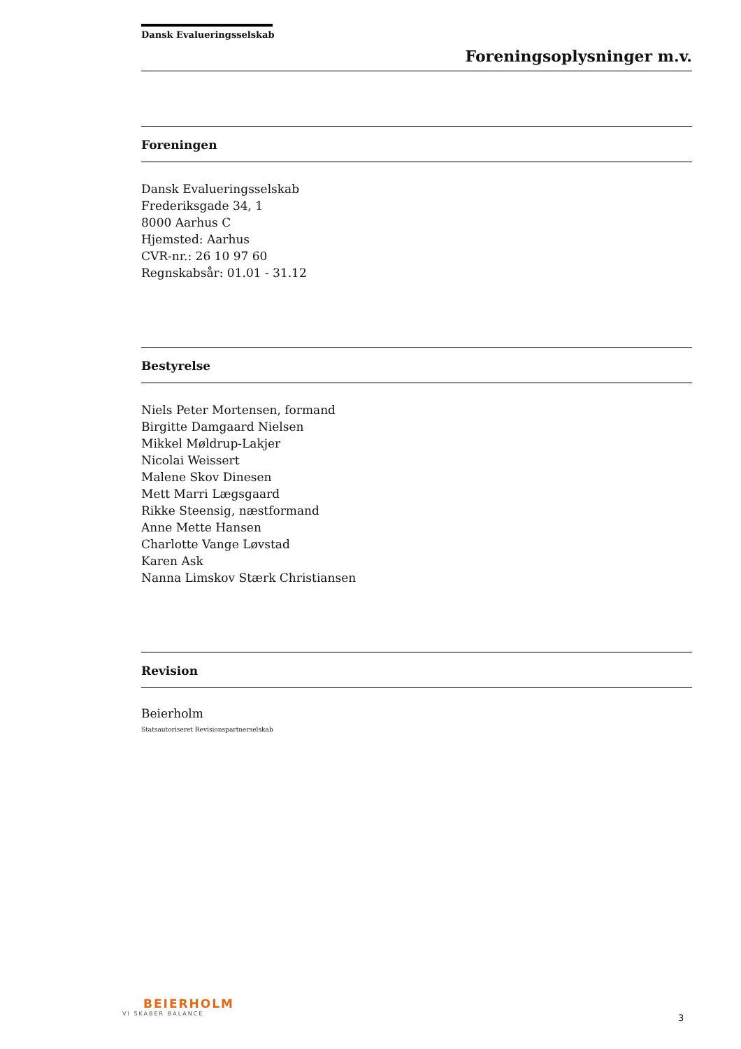Dansk Evalueringsselskab
Foreningsoplysninger m.v.
Foreningen
Dansk Evalueringsselskab
Frederiksgade 34, 1
8000 Aarhus C
Hjemsted: Aarhus
CVR-nr.: 26 10 97 60
Regnskabsår: 01.01 - 31.12
Bestyrelse
Niels Peter Mortensen, formand
Birgitte Damgaard Nielsen
Mikkel Møldrup-Lakjer
Nicolai Weissert
Malene Skov Dinesen
Mett Marri Lægsgaard
Rikke Steensig, næstformand
Anne Mette Hansen
Charlotte Vange Løvstad
Karen Ask
Nanna Limskov Stærk Christiansen
Revision
Beierholm
Statsautoriseret Revisionspartnerselskab
BEIERHOLM
VI SKABER BALANCE
3